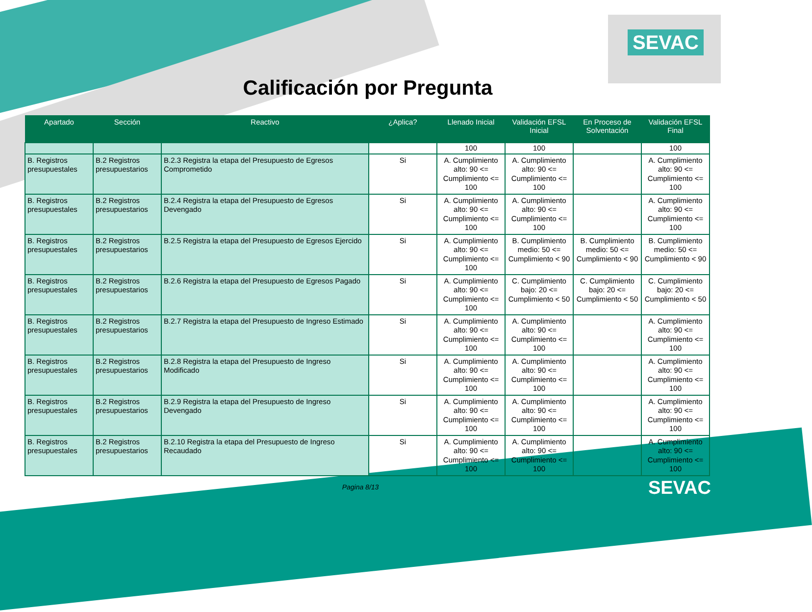SEVAC
Calificación por Pregunta
| Apartado | Sección | Reactivo | ¿Aplica? | Llenado Inicial | Validación EFSL Inicial | En Proceso de Solventación | Validación EFSL Final |
| --- | --- | --- | --- | --- | --- | --- | --- |
| | | | | 100 | 100 | | 100 |
| B. Registros presupuestales | B.2 Registros presupuestarios | B.2.3 Registra la etapa del Presupuesto de Egresos Comprometido | Si | A. Cumplimiento alto: 90 <= Cumplimiento <= 100 | A. Cumplimiento alto: 90 <= Cumplimiento <= 100 | | A. Cumplimiento alto: 90 <= Cumplimiento <= 100 |
| B. Registros presupuestales | B.2 Registros presupuestarios | B.2.4 Registra la etapa del Presupuesto de Egresos Devengado | Si | A. Cumplimiento alto: 90 <= Cumplimiento <= 100 | A. Cumplimiento alto: 90 <= Cumplimiento <= 100 | | A. Cumplimiento alto: 90 <= Cumplimiento <= 100 |
| B. Registros presupuestales | B.2 Registros presupuestarios | B.2.5 Registra la etapa del Presupuesto de Egresos Ejercido | Si | A. Cumplimiento alto: 90 <= Cumplimiento <= 100 | B. Cumplimiento medio: 50 <= Cumplimiento < 90 | B. Cumplimiento medio: 50 <= Cumplimiento < 90 | B. Cumplimiento medio: 50 <= Cumplimiento < 90 |
| B. Registros presupuestales | B.2 Registros presupuestarios | B.2.6 Registra la etapa del Presupuesto de Egresos Pagado | Si | A. Cumplimiento alto: 90 <= Cumplimiento <= 100 | C. Cumplimiento bajo: 20 <= Cumplimiento < 50 | C. Cumplimiento bajo: 20 <= Cumplimiento < 50 | C. Cumplimiento bajo: 20 <= Cumplimiento < 50 |
| B. Registros presupuestales | B.2 Registros presupuestarios | B.2.7 Registra la etapa del Presupuesto de Ingreso Estimado | Si | A. Cumplimiento alto: 90 <= Cumplimiento <= 100 | A. Cumplimiento alto: 90 <= Cumplimiento <= 100 | | A. Cumplimiento alto: 90 <= Cumplimiento <= 100 |
| B. Registros presupuestales | B.2 Registros presupuestarios | B.2.8 Registra la etapa del Presupuesto de Ingreso Modificado | Si | A. Cumplimiento alto: 90 <= Cumplimiento <= 100 | A. Cumplimiento alto: 90 <= Cumplimiento <= 100 | | A. Cumplimiento alto: 90 <= Cumplimiento <= 100 |
| B. Registros presupuestales | B.2 Registros presupuestarios | B.2.9 Registra la etapa del Presupuesto de Ingreso Devengado | Si | A. Cumplimiento alto: 90 <= Cumplimiento <= 100 | A. Cumplimiento alto: 90 <= Cumplimiento <= 100 | | A. Cumplimiento alto: 90 <= Cumplimiento <= 100 |
| B. Registros presupuestales | B.2 Registros presupuestarios | B.2.10 Registra la etapa del Presupuesto de Ingreso Recaudado | Si | A. Cumplimiento alto: 90 <= Cumplimiento <= 100 | A. Cumplimiento alto: 90 <= Cumplimiento <= 100 | | A. Cumplimiento alto: 90 <= Cumplimiento <= 100 |
Pagina 8/13
SEVAC